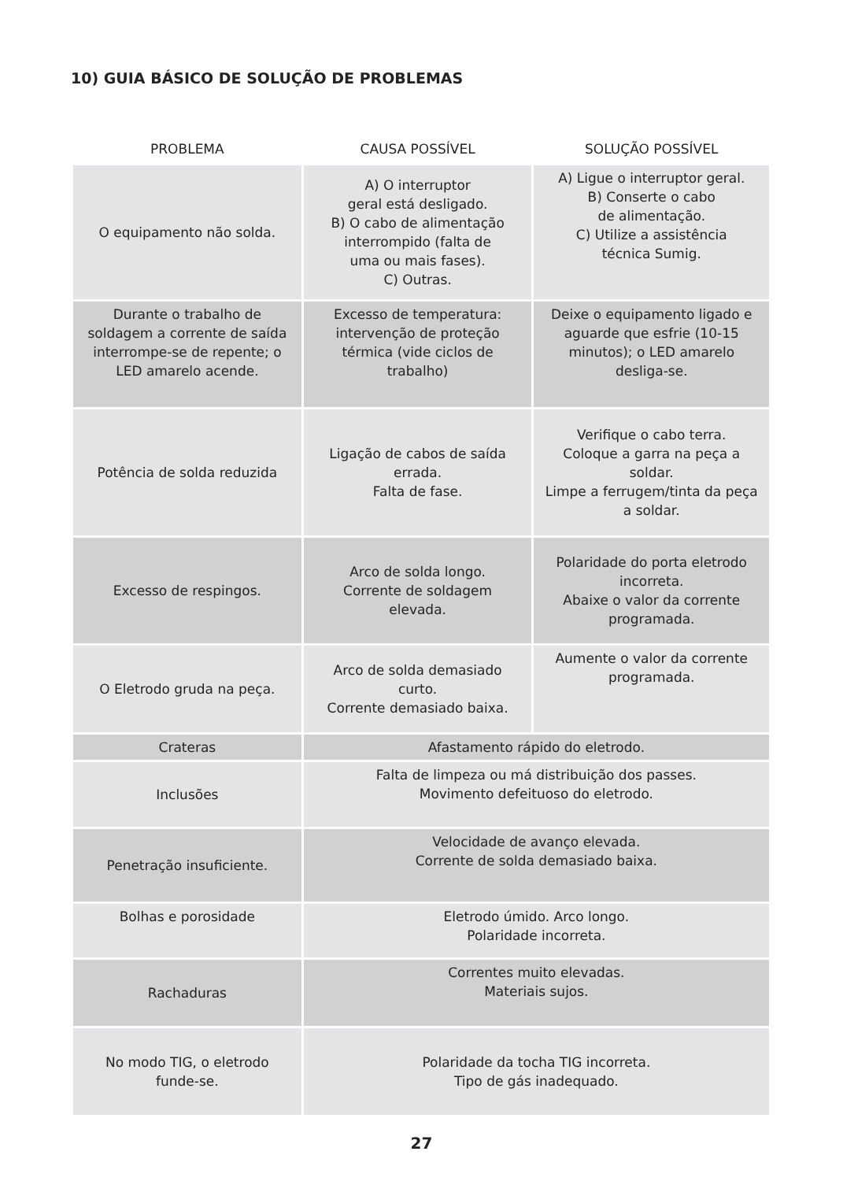10) GUIA BÁSICO DE SOLUÇÃO DE PROBLEMAS
| PROBLEMA | CAUSA POSSÍVEL | SOLUÇÃO POSSÍVEL |
| --- | --- | --- |
| O equipamento não solda. | A) O interruptor geral está desligado. B) O cabo de alimentação interrompido (falta de uma ou mais fases). C) Outras. | A) Ligue o interruptor geral. B) Conserte o cabo de alimentação. C) Utilize a assistência técnica Sumig. |
| Durante o trabalho de soldagem a corrente de saída interrompe-se de repente; o LED amarelo acende. | Excesso de temperatura: intervenção de proteção térmica (vide ciclos de trabalho) | Deixe o equipamento ligado e aguarde que esfrie (10-15 minutos); o LED amarelo desliga-se. |
| Potência de solda reduzida | Ligação de cabos de saída errada. Falta de fase. | Verifique o cabo terra. Coloque a garra na peça a soldar. Limpe a ferrugem/tinta da peça a soldar. |
| Excesso de respingos. | Arco de solda longo. Corrente de soldagem elevada. | Polaridade do porta eletrodo incorreta. Abaixe o valor da corrente programada. |
| O Eletrodo gruda na peça. | Arco de solda demasiado curto. Corrente demasiado baixa. | Aumente o valor da corrente programada. |
| Crateras | Afastamento rápido do eletrodo. | |
| Inclusões | Falta de limpeza ou má distribuição dos passes. Movimento defeituoso do eletrodo. | |
| Penetração insuficiente. | Velocidade de avanço elevada. Corrente de solda demasiado baixa. | |
| Bolhas e porosidade | Eletrodo úmido. Arco longo. Polaridade incorreta. | |
| Rachaduras | Correntes muito elevadas. Materiais sujos. | |
| No modo TIG, o eletrodo funde-se. | Polaridade da tocha TIG incorreta. Tipo de gás inadequado. | |
27